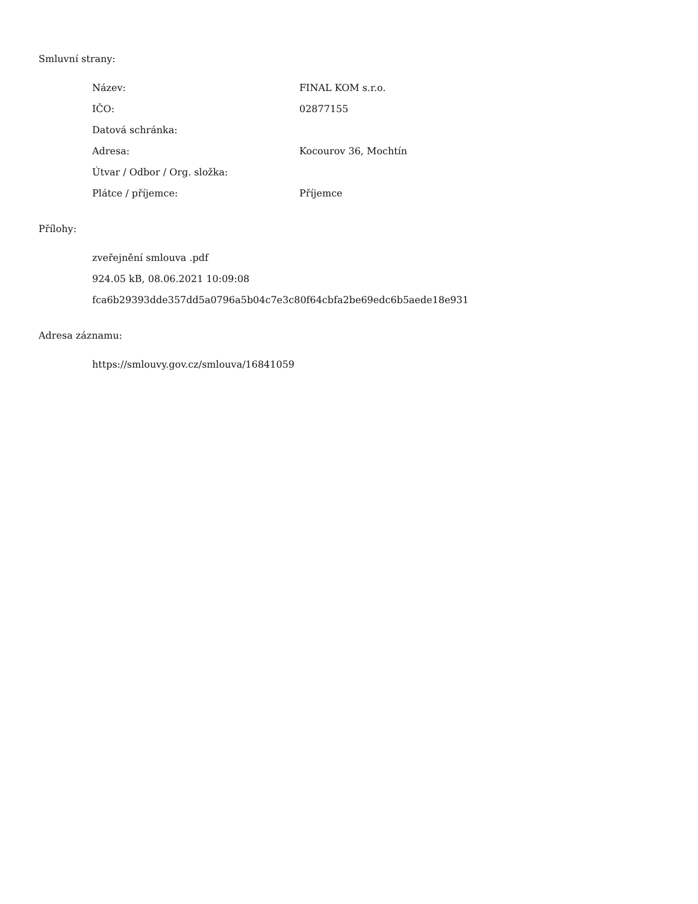Smluvní strany:
| Název: | FINAL KOM s.r.o. |
| IČO: | 02877155 |
| Datová schránka: | |
| Adresa: | Kocourov 36, Mochtín |
| Útvar / Odbor / Org. složka: | |
| Plátce / příjemce: | Příjemce |
Přílohy:
zveřejnění smlouva .pdf
924.05 kB, 08.06.2021 10:09:08
fca6b29393dde357dd5a0796a5b04c7e3c80f64cbfa2be69edc6b5aede18e931
Adresa záznamu:
https://smlouvy.gov.cz/smlouva/16841059